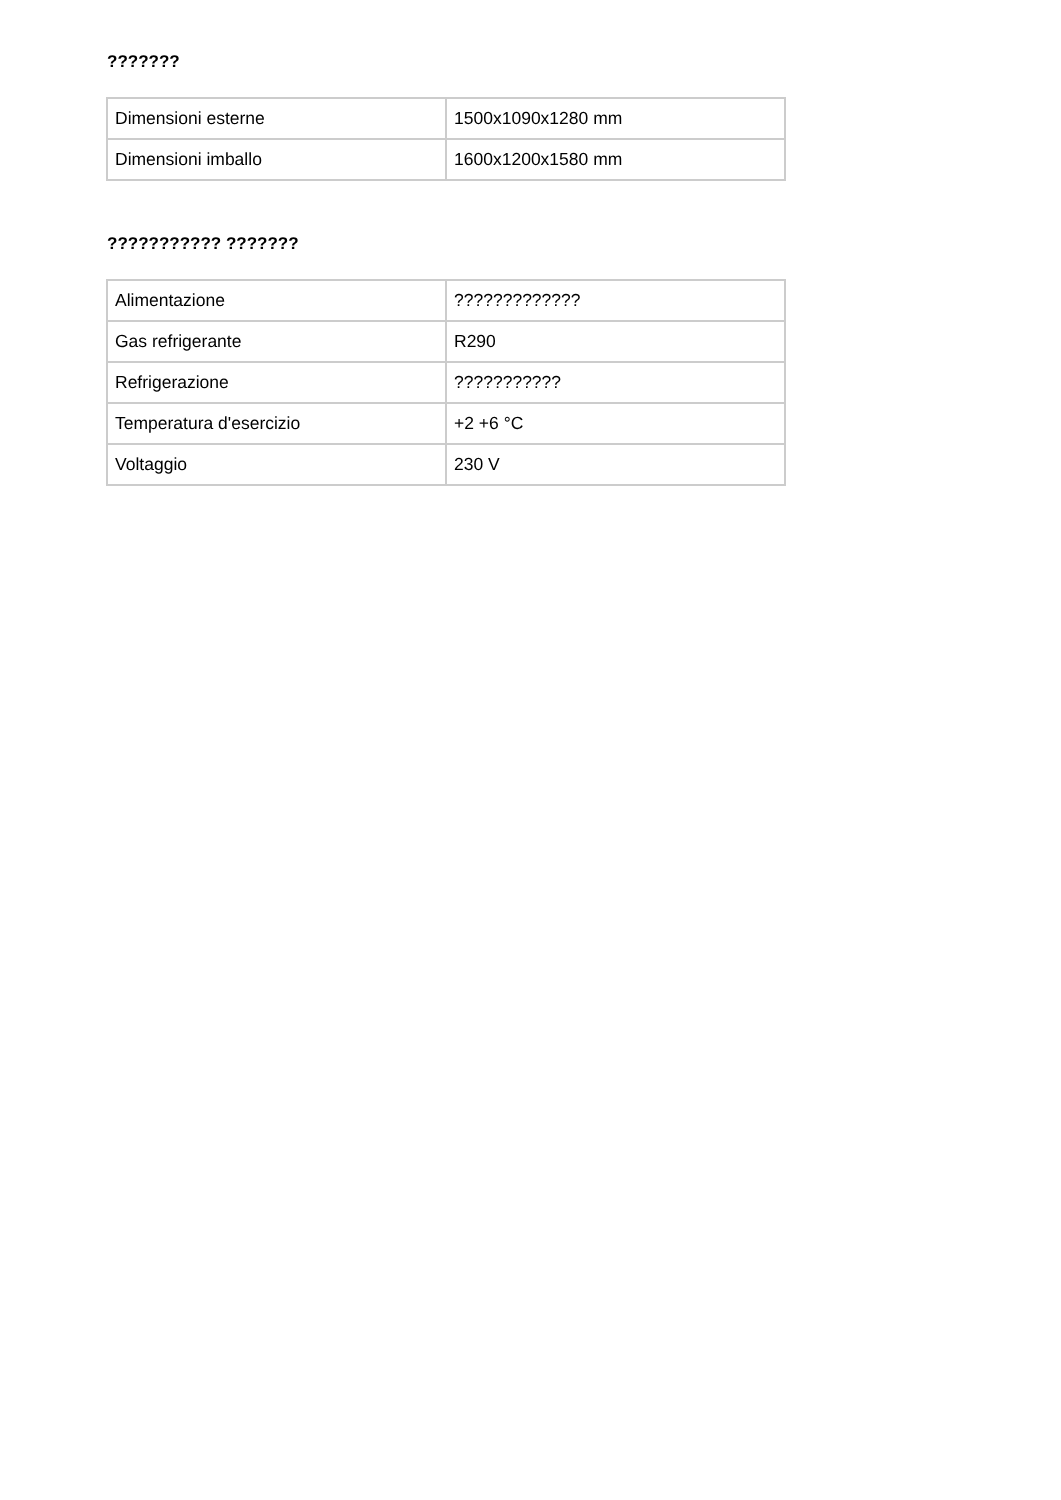???????
| Dimensioni esterne | 1500x1090x1280 mm |
| Dimensioni imballo | 1600x1200x1580 mm |
??????????? ???????
| Alimentazione | ????????????? |
| Gas refrigerante | R290 |
| Refrigerazione | ??????????? |
| Temperatura d'esercizio | +2 +6 °C |
| Voltaggio | 230 V |